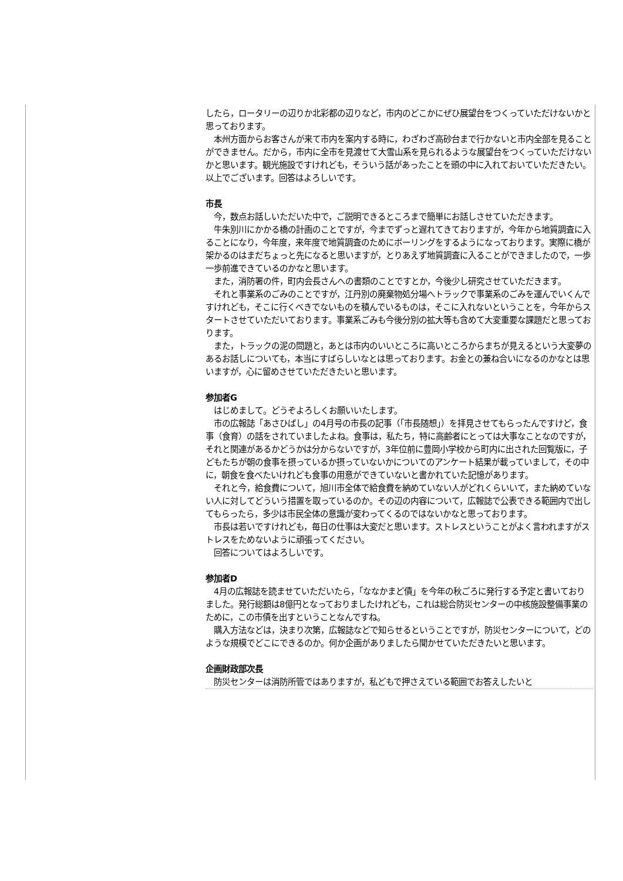したら，ロータリーの辺りか北彩都の辺りなど，市内のどこかにぜひ展望台をつくっていただけないかと思っております。
　本州方面からお客さんが来て市内を案内する時に，わざわざ高砂台まで行かないと市内全部を見ることができません。だから，市内に全市を見渡せて大雪山系を見られるような展望台をつくっていただけないかと思います。観光施設ですけれども，そういう話があったことを頭の中に入れておいていただきたい。以上でございます。回答はよろしいです。
市長
　今，数点お話しいただいた中で，ご説明できるところまで簡単にお話しさせていただきます。
　牛朱別川にかかる橋の計画のことですが，今までずっと遅れてきておりますが，今年から地質調査に入ることになり，今年度，来年度で地質調査のためにボーリングをするようになっております。実際に橋が架かるのはまだちょっと先になると思いますが，とりあえず地質調査に入ることができましたので，一歩一歩前進できているのかなと思います。
　また，消防署の件，町内会長さんへの書類のことですとか，今後少し研究させていただきます。
　それと事業系のごみのことですが，江丹別の廃棄物処分場へトラックで事業系のごみを運んでいくんですけれども，そこに行くべきでないものを積んでいるものは，そこに入れないということを，今年からスタートさせていただいております。事業系ごみも今後分別の拡大等も含めて大変重要な課題だと思っております。
　また，トラックの泥の問題と，あとは市内のいいところに高いところからまちが見えるという大変夢のあるお話しについても，本当にすばらしいなとは思っております。お金との兼ね合いになるのかなとは思いますが，心に留めさせていただきたいと思います。
参加者G
　はじめまして。どうぞよろしくお願いいたします。
　市の広報誌「あさひばし」の4月号の市長の記事（「市長随想」）を拝見させてもらったんですけど，食事（食育）の話をされていましたよね。食事は，私たち，特に高齢者にとっては大事なことなのですが，それと関連があるかどうかは分からないですが，3年位前に豊岡小学校から町内に出された回覧版に，子どもたちが朝の食事を摂っているか摂っていないかについてのアンケート結果が載っていまして，その中に，朝食を食べたいけれども食事の用意ができていないと書かれていた記憶があります。
　それと今，給食費について，旭川市全体で給食費を納めていない人がどれくらいいて，また納めていない人に対してどういう措置を取っているのか。その辺の内容について，広報誌で公表できる範囲内で出してもらったら，多少は市民全体の意識が変わってくるのではないかなと思っております。
　市長は若いですけれども，毎日の仕事は大変だと思います。ストレスということがよく言われますがストレスをためないように頑張ってください。
　回答についてはよろしいです。
参加者D
　4月の広報誌を読ませていただいたら，「ななかまど債」を今年の秋ごろに発行する予定と書いておりました。発行総額は8億円となっておりましたけれども，これは総合防災センターの中核施設整備事業のために，この市債を出すということなんですね。
　購入方法などは，決まり次第，広報誌などで知らせるということですが，防災センターについて，どのような規模でどこにできるのか。何か企画がありましたら聞かせていただきたいと思います。
企画財政部次長
　防災センターは消防所管ではありますが，私どもで押さえている範囲でお答えしたいと